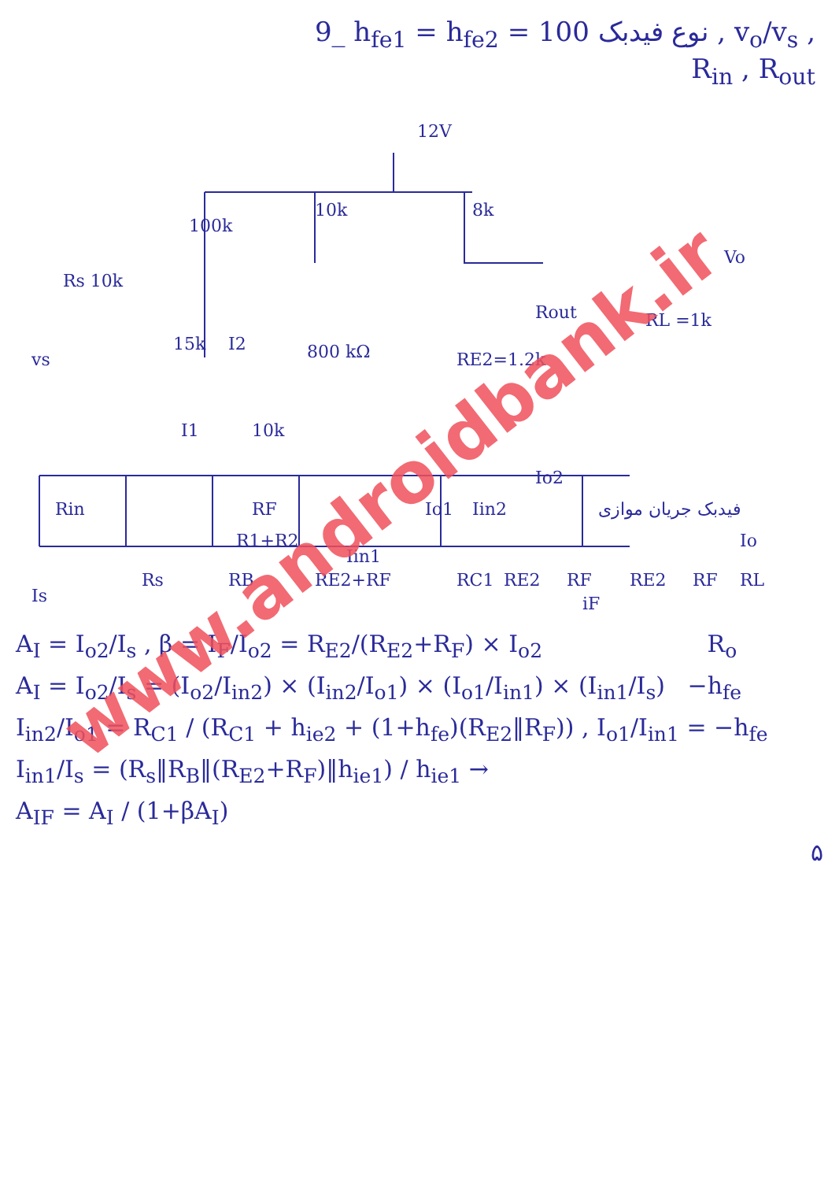9_ h<sub>fe1</sub> = h<sub>fe2</sub> = 100 نوع فیدبک , v<sub>o</sub>/v<sub>s</sub> , R<sub>in</sub> , R<sub>out</sub>
12V
10k
8k
100k
Rs 10k
vs
15k
I2
800 kΩ
RE2=1.2k
Rout
RL =1k
Vo
I1
10k
Rin
RF
R1+R2
Iin1
Io1
Iin2
Io2
فیدبک جریان موازی
Io
Is
Rs
RB
RE2+RF
RC1
RE2
RF
RE2
RF
RL
iF
A<sub>I</sub> = I<sub>o2</sub>/I<sub>s</sub> , β = I<sub>F</sub>/I<sub>o2</sub> = R<sub>E2</sub>/(R<sub>E2</sub>+R<sub>F</sub>) × I<sub>o2</sub> R<sub>o</sub>
A<sub>I</sub> = I<sub>o2</sub>/I<sub>s</sub> = (I<sub>o2</sub>/I<sub>in2</sub>) × (I<sub>in2</sub>/I<sub>o1</sub>) × (I<sub>o1</sub>/I<sub>in1</sub>) × (I<sub>in1</sub>/I<sub>s</sub>) −h<sub>fe</sub>
I<sub>in2</sub>/I<sub>o1</sub> = R<sub>C1</sub> / (R<sub>C1</sub> + h<sub>ie2</sub> + (1+h<sub>fe</sub>)(R<sub>E2</sub>‖R<sub>F</sub>)) , I<sub>o1</sub>/I<sub>in1</sub> = −h<sub>fe</sub>
I<sub>in1</sub>/I<sub>s</sub> = (R<sub>s</sub>‖R<sub>B</sub>‖(R<sub>E2</sub>+R<sub>F</sub>)‖h<sub>ie1</sub>) / h<sub>ie1</sub> →
A<sub>IF</sub> = A<sub>I</sub> / (1+βA<sub>I</sub>)
۵
www.androidbank.ir